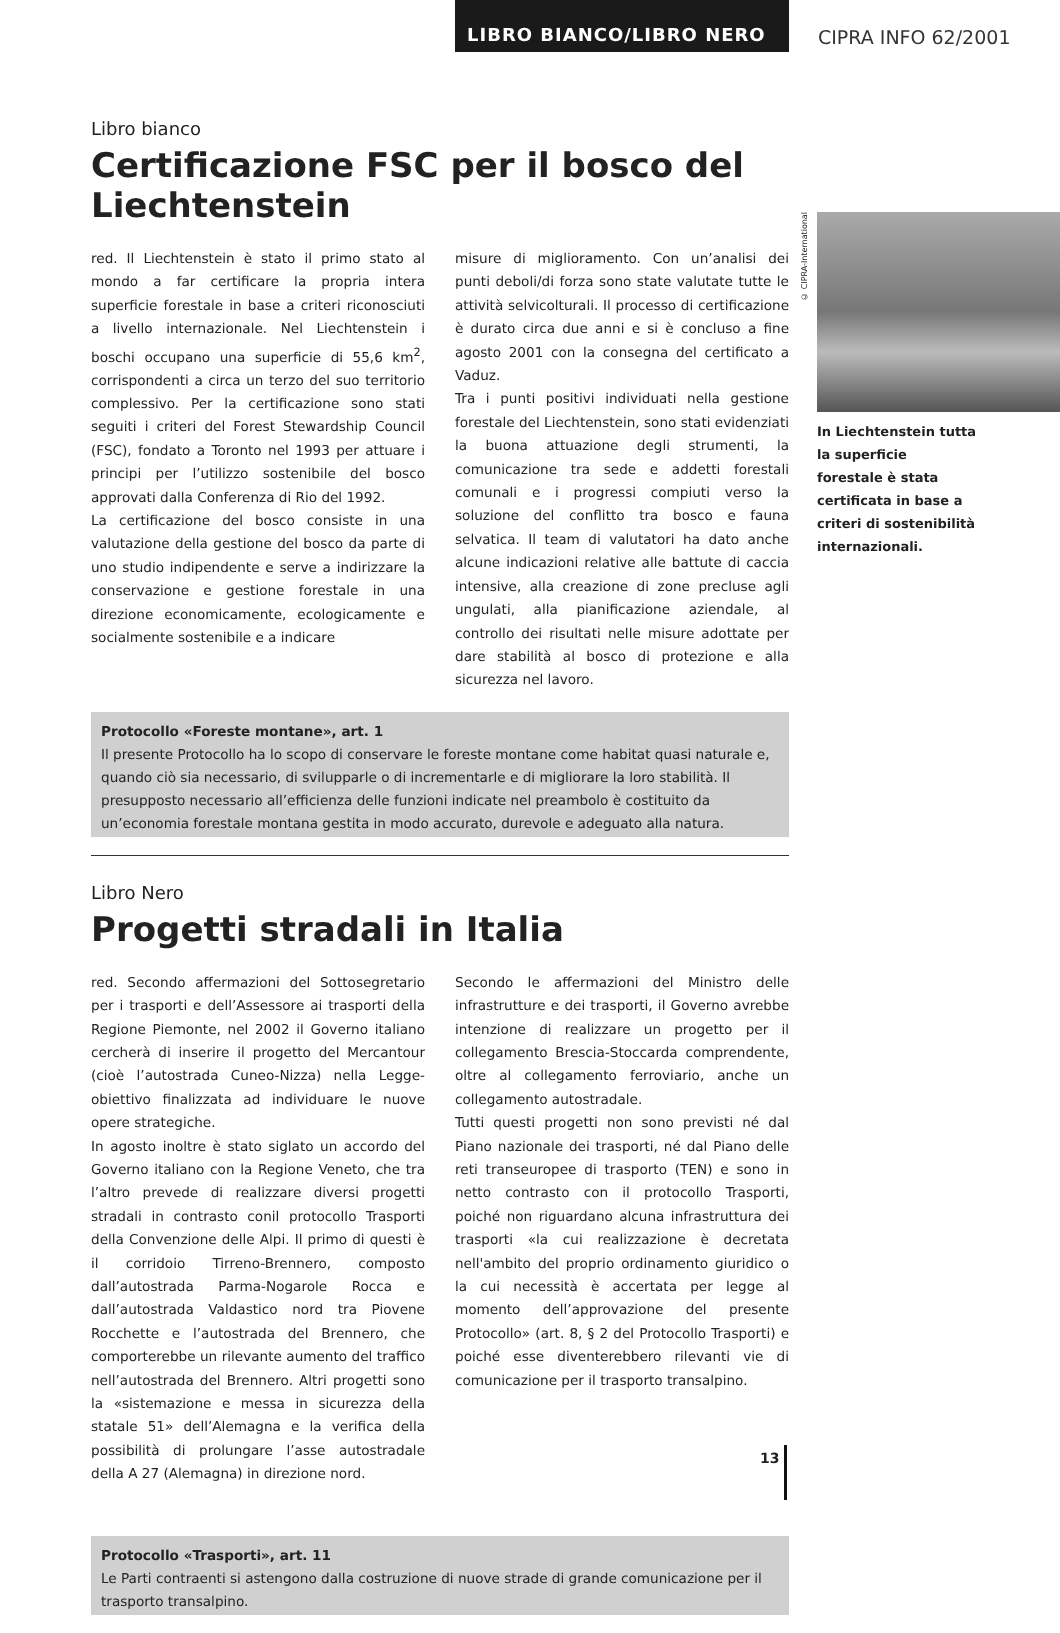LIBRO BIANCO/LIBRO NERO
CIPRA INFO 62/2001
Libro bianco
Certificazione FSC per il bosco del Liechtenstein
red. Il Liechtenstein è stato il primo stato al mondo a far certificare la propria intera superficie forestale in base a criteri riconosciuti a livello internazionale. Nel Liechtenstein i boschi occupano una superficie di 55,6 km<sup>2</sup>, corrispondenti a circa un terzo del suo territorio complessivo. Per la certificazione sono stati seguiti i criteri del Forest Stewardship Council (FSC), fondato a Toronto nel 1993 per attuare i principi per l’utilizzo sostenibile del bosco approvati dalla Conferenza di Rio del 1992.
La certificazione del bosco consiste in una valutazione della gestione del bosco da parte di uno studio indipendente e serve a indirizzare la conservazione e gestione forestale in una direzione economicamente, ecologicamente e socialmente sostenibile e a indicare
misure di miglioramento. Con un’analisi dei punti deboli/di forza sono state valutate tutte le attività selvicolturali. Il processo di certificazione è durato circa due anni e si è concluso a fine agosto 2001 con la consegna del certificato a Vaduz.
Tra i punti positivi individuati nella gestione forestale del Liechtenstein, sono stati evidenziati la buona attuazione degli strumenti, la comunicazione tra sede e addetti forestali comunali e i progressi compiuti verso la soluzione del conflitto tra bosco e fauna selvatica. Il team di valutatori ha dato anche alcune indicazioni relative alle battute di caccia intensive, alla creazione di zone precluse agli ungulati, alla pianificazione aziendale, al controllo dei risultati nelle misure adottate per dare stabilità al bosco di protezione e alla sicurezza nel lavoro.
Protocollo «Foreste montane», art. 1
Il presente Protocollo ha lo scopo di conservare le foreste montane come habitat quasi naturale e, quando ciò sia necessario, di svilupparle o di incrementarle e di migliorare la loro stabilità. Il presupposto necessario all’efficienza delle funzioni indicate nel preambolo è costituito da un’economia forestale montana gestita in modo accurato, durevole e adeguato alla natura.
Libro Nero
Progetti stradali in Italia
red. Secondo affermazioni del Sottosegretario per i trasporti e dell’Assessore ai trasporti della Regione Piemonte, nel 2002 il Governo italiano cercherà di inserire il progetto del Mercantour (cioè l’autostrada Cuneo-Nizza) nella Legge-obiettivo finalizzata ad individuare le nuove opere strategiche.
In agosto inoltre è stato siglato un accordo del Governo italiano con la Regione Veneto, che tra l’altro prevede di realizzare diversi progetti stradali in contrasto conil protocollo Trasporti della Convenzione delle Alpi. Il primo di questi è il corridoio Tirreno-Brennero, composto dall’autostrada Parma-Nogarole Rocca e dall’autostrada Valdastico nord tra Piovene Rocchette e l’autostrada del Brennero, che comporterebbe un rilevante aumento del traffico nell’autostrada del Brennero. Altri progetti sono la «sistemazione e messa in sicurezza della statale 51» dell’Alemagna e la verifica della possibilità di prolungare l’asse autostradale della A 27 (Alemagna) in direzione nord.
Secondo le affermazioni del Ministro delle infrastrutture e dei trasporti, il Governo avrebbe intenzione di realizzare un progetto per il collegamento Brescia-Stoccarda comprendente, oltre al collegamento ferroviario, anche un collegamento autostradale.
Tutti questi progetti non sono previsti né dal Piano nazionale dei trasporti, né dal Piano delle reti transeuropee di trasporto (TEN) e sono in netto contrasto con il protocollo Trasporti, poiché non riguardano alcuna infrastruttura dei trasporti «la cui realizzazione è decretata nell'ambito del proprio ordinamento giuridico o la cui necessità è accertata per legge al momento dell’approvazione del presente Protocollo» (art. 8, § 2 del Protocollo Trasporti) e poiché esse diventerebbero rilevanti vie di comunicazione per il trasporto transalpino.
Protocollo «Trasporti», art. 11
Le Parti contraenti si astengono dalla costruzione di nuove strade di grande comunicazione per il trasporto transalpino.
© CIPRA-International
In Liechtenstein tutta la superficie forestale è stata certificata in base a criteri di sostenibilità internazionali.
13